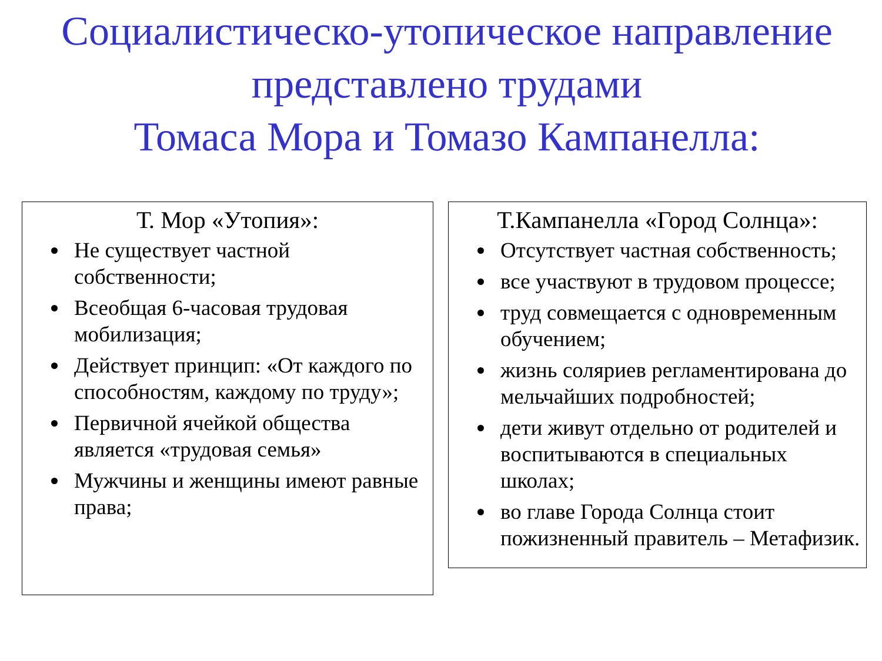Социалистическо-утопическое направление представлено трудами
Томаса Мора и Томазо Кампанелла:
Т. Мор «Утопия»:
Не существует частной собственности;
Всеобщая 6-часовая трудовая мобилизация;
Действует принцип: «От каждого по способностям, каждому по труду»;
Первичной ячейкой общества является «трудовая семья»
Мужчины и женщины имеют равные права;
Т.Кампанелла «Город Солнца»:
Отсутствует частная собственность;
все участвуют в трудовом процессе;
труд совмещается с одновременным обучением;
жизнь соляриев регламентирована до мельчайших подробностей;
дети живут отдельно от родителей и воспитываются в специальных школах;
во главе Города Солнца стоит пожизненный правитель – Метафизик.